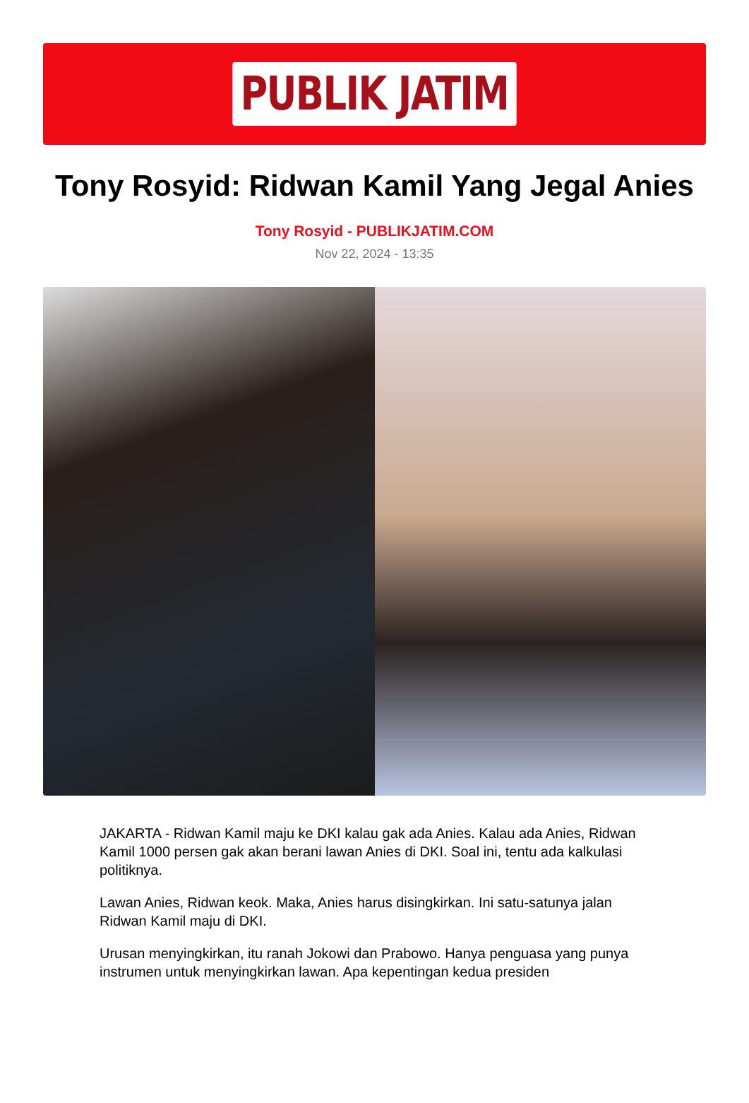PUBLIK JATIM
Tony Rosyid: Ridwan Kamil Yang Jegal Anies
Tony Rosyid - PUBLIKJATIM.COM
Nov 22, 2024 - 13:35
JAKARTA - Ridwan Kamil maju ke DKI kalau gak ada Anies. Kalau ada Anies, Ridwan Kamil 1000 persen gak akan berani lawan Anies di DKI. Soal ini, tentu ada kalkulasi politiknya.
Lawan Anies, Ridwan keok. Maka, Anies harus disingkirkan. Ini satu-satunya jalan Ridwan Kamil maju di DKI.
Urusan menyingkirkan, itu ranah Jokowi dan Prabowo. Hanya penguasa yang punya instrumen untuk menyingkirkan lawan. Apa kepentingan kedua presiden